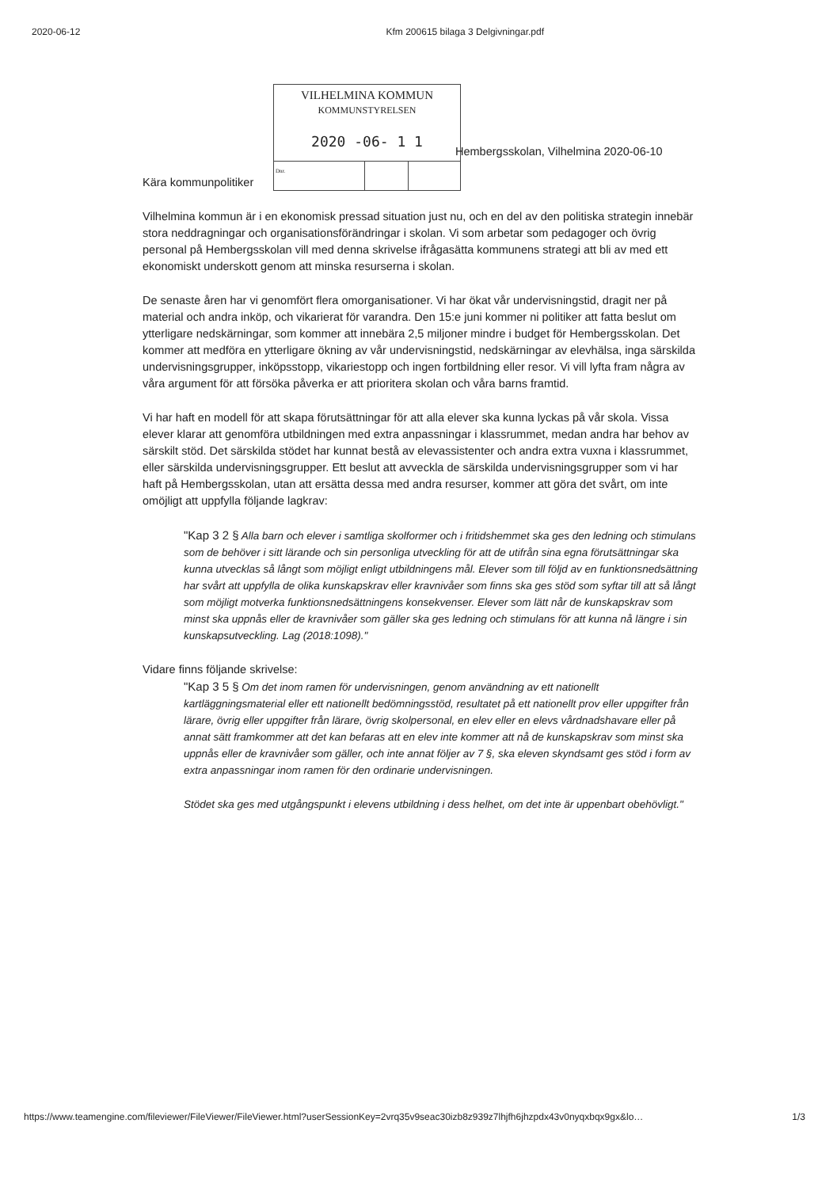2020-06-12 Kfm 200615 bilaga 3 Delgivningar.pdf
VILHELMINA KOMMUN
KOMMUNSTYRELSEN
2020 -06- 1 1
Dnr.
Hembergsskolan, Vilhelmina 2020-06-10
Kära kommunpolitiker
Vilhelmina kommun är i en ekonomisk pressad situation just nu, och en del av den politiska strategin innebär stora neddragningar och organisationsförändringar i skolan. Vi som arbetar som pedagoger och övrig personal på Hembergsskolan vill med denna skrivelse ifrågasätta kommunens strategi att bli av med ett ekonomiskt underskott genom att minska resurserna i skolan.
De senaste åren har vi genomfört flera omorganisationer. Vi har ökat vår undervisningstid, dragit ner på material och andra inköp, och vikarierat för varandra. Den 15:e juni kommer ni politiker att fatta beslut om ytterligare nedskärningar, som kommer att innebära 2,5 miljoner mindre i budget för Hembergsskolan. Det kommer att medföra en ytterligare ökning av vår undervisningstid, nedskärningar av elevhälsa, inga särskilda undervisningsgrupper, inköpsstopp, vikariestopp och ingen fortbildning eller resor. Vi vill lyfta fram några av våra argument för att försöka påverka er att prioritera skolan och våra barns framtid.
Vi har haft en modell för att skapa förutsättningar för att alla elever ska kunna lyckas på vår skola. Vissa elever klarar att genomföra utbildningen med extra anpassningar i klassrummet, medan andra har behov av särskilt stöd. Det särskilda stödet har kunnat bestå av elevassistenter och andra extra vuxna i klassrummet, eller särskilda undervisningsgrupper. Ett beslut att avveckla de särskilda undervisningsgrupper som vi har haft på Hembergsskolan, utan att ersätta dessa med andra resurser, kommer att göra det svårt, om inte omöjligt att uppfylla följande lagkrav:
"Kap 3 2 § Alla barn och elever i samtliga skolformer och i fritidshemmet ska ges den ledning och stimulans som de behöver i sitt lärande och sin personliga utveckling för att de utifrån sina egna förutsättningar ska kunna utvecklas så långt som möjligt enligt utbildningens mål. Elever som till följd av en funktionsnedsättning har svårt att uppfylla de olika kunskapskrav eller kravnivåer som finns ska ges stöd som syftar till att så långt som möjligt motverka funktionsnedsättningens konsekvenser. Elever som lätt når de kunskapskrav som minst ska uppnås eller de kravnivåer som gäller ska ges ledning och stimulans för att kunna nå längre i sin kunskapsutveckling. Lag (2018:1098)."
Vidare finns följande skrivelse:
"Kap 3 5 § Om det inom ramen för undervisningen, genom användning av ett nationellt kartläggningsmaterial eller ett nationellt bedömningsstöd, resultatet på ett nationellt prov eller uppgifter från lärare, övrig eller uppgifter från lärare, övrig skolpersonal, en elev eller en elevs vårdnadshavare eller på annat sätt framkommer att det kan befaras att en elev inte kommer att nå de kunskapskrav som minst ska uppnås eller de kravnivåer som gäller, och inte annat följer av 7 §, ska eleven skyndsamt ges stöd i form av extra anpassningar inom ramen för den ordinarie undervisningen.
Stödet ska ges med utgångspunkt i elevens utbildning i dess helhet, om det inte är uppenbart obehövligt."
https://www.teamengine.com/fileviewer/FileViewer/FileViewer.html?userSessionKey=2vrq35v9seac30izb8z939z7lhjfh6jhzpdx43v0nyqxbqx9gx&lo… 1/3